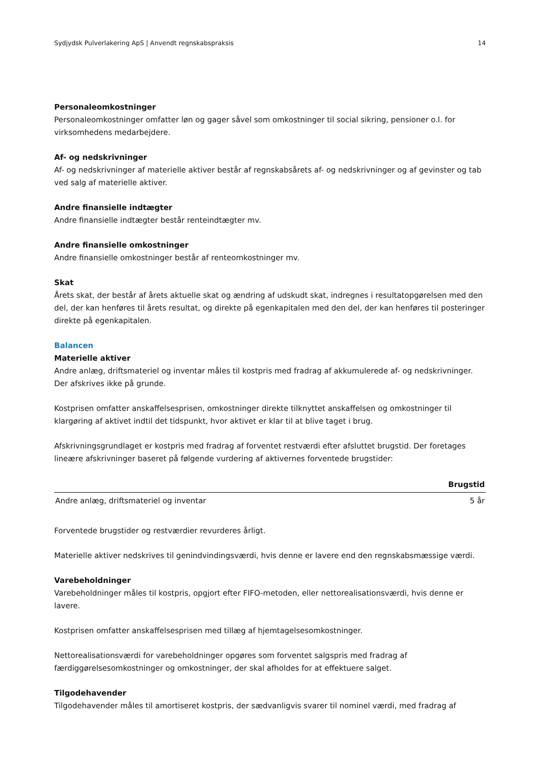Sydjydsk Pulverlakering ApS | Anvendt regnskabspraksis 14
Personaleomkostninger
Personaleomkostninger omfatter løn og gager såvel som omkostninger til social sikring, pensioner o.l. for virksomhedens medarbejdere.
Af- og nedskrivninger
Af- og nedskrivninger af materielle aktiver består af regnskabsårets af- og nedskrivninger og af gevinster og tab ved salg af materielle aktiver.
Andre finansielle indtægter
Andre finansielle indtægter består renteindtægter mv.
Andre finansielle omkostninger
Andre finansielle omkostninger består af renteomkostninger mv.
Skat
Årets skat, der består af årets aktuelle skat og ændring af udskudt skat, indregnes i resultatopgørelsen med den del, der kan henføres til årets resultat, og direkte på egenkapitalen med den del, der kan henføres til posteringer direkte på egenkapitalen.
Balancen
Materielle aktiver
Andre anlæg, driftsmateriel og inventar måles til kostpris med fradrag af akkumulerede af- og nedskrivninger. Der afskrives ikke på grunde.
Kostprisen omfatter anskaffelsesprisen, omkostninger direkte tilknyttet anskaffelsen og omkostninger til klargøring af aktivet indtil det tidspunkt, hvor aktivet er klar til at blive taget i brug.
Afskrivningsgrundlaget er kostpris med fradrag af forventet restværdi efter afsluttet brugstid. Der foretages lineære afskrivninger baseret på følgende vurdering af aktivernes forventede brugstider:
| | Brugstid |
| --- | --- |
| Andre anlæg, driftsmateriel og inventar | 5 år |
Forventede brugstider og restværdier revurderes årligt.
Materielle aktiver nedskrives til genindvindingsværdi, hvis denne er lavere end den regnskabsmæssige værdi.
Varebeholdninger
Varebeholdninger måles til kostpris, opgjort efter FIFO-metoden, eller nettorealisationsværdi, hvis denne er lavere.
Kostprisen omfatter anskaffelsesprisen med tillæg af hjemtagelsesomkostninger.
Nettorealisationsværdi for varebeholdninger opgøres som forventet salgspris med fradrag af færdiggørelsesomkostninger og omkostninger, der skal afholdes for at effektuere salget.
Tilgodehavender
Tilgodehavender måles til amortiseret kostpris, der sædvanligvis svarer til nominel værdi, med fradrag af